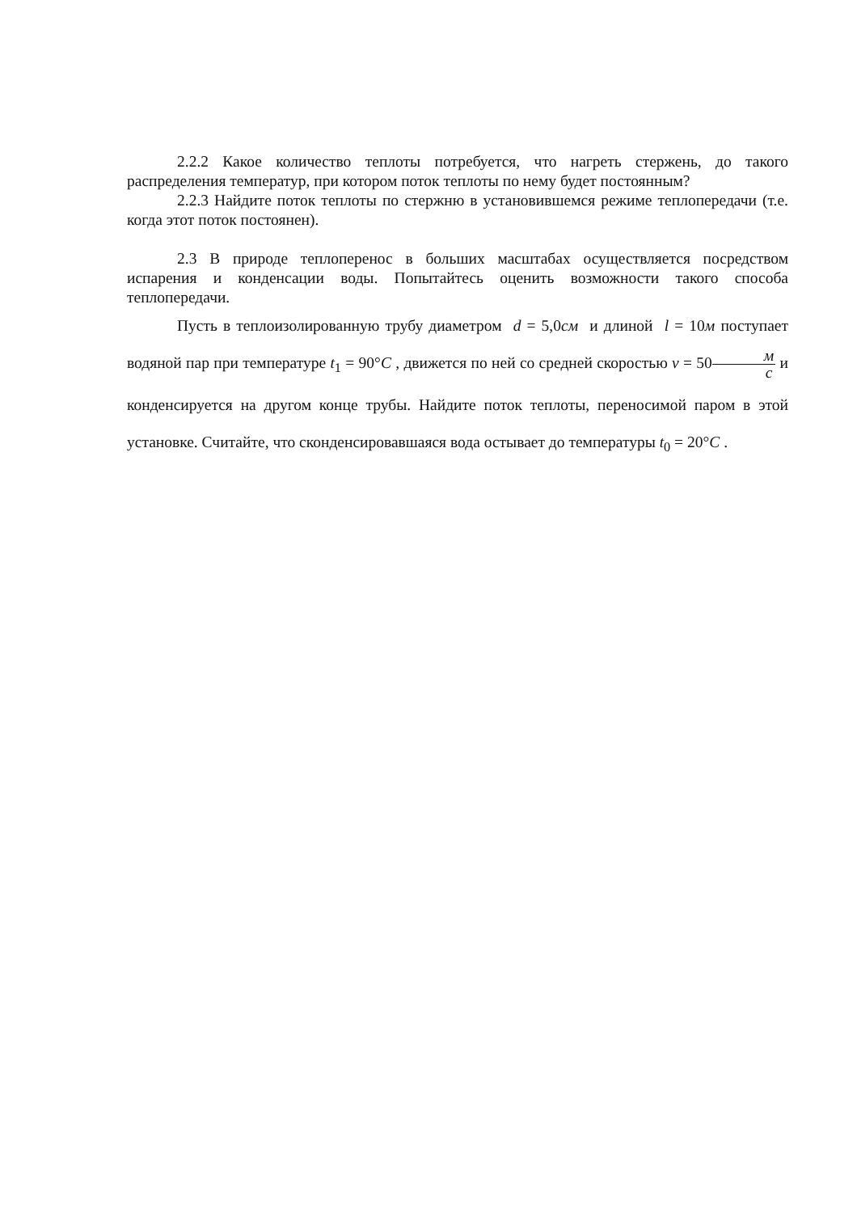2.2.2 Какое количество теплоты потребуется, что нагреть стержень, до такого распределения температур, при котором поток теплоты по нему будет постоянным?
2.2.3 Найдите поток теплоты по стержню в установившемся режиме теплопередачи (т.е. когда этот поток постоянен).
2.3 В природе теплоперенос в больших масштабах осуществляется посредством испарения и конденсации воды. Попытайтесь оценить возможности такого способа теплопередачи.
Пусть в теплоизолированную трубу диаметром d = 5,0см и длиной l = 10м поступает водяной пар при температуре t<sub>1</sub> = 90°C , движется по ней со средней скоростью v = 50м с и конденсируется на другом конце трубы. Найдите поток теплоты, переносимой паром в этой установке. Считайте, что сконденсировавшаяся вода остывает до температуры t<sub>0</sub> = 20°C .